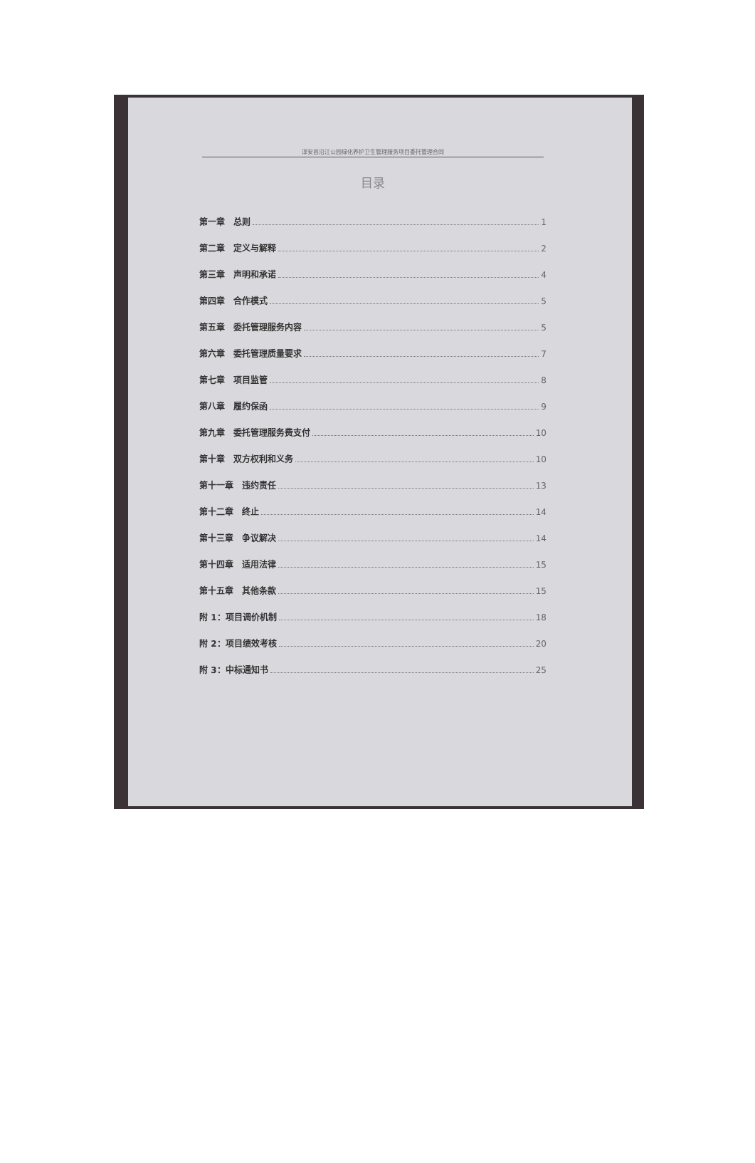淳安县沿江公园绿化养护卫生管理服务项目委托管理合同
目录
第一章　总则 1
第二章　定义与解释 2
第三章　声明和承诺 4
第四章　合作模式 5
第五章　委托管理服务内容 5
第六章　委托管理质量要求 7
第七章　项目监管 8
第八章　履约保函 9
第九章　委托管理服务费支付 10
第十章　双方权利和义务 10
第十一章　违约责任 13
第十二章　终止 14
第十三章　争议解决 14
第十四章　适用法律 15
第十五章　其他条款 15
附 1：项目调价机制 18
附 2：项目绩效考核 20
附 3：中标通知书 25